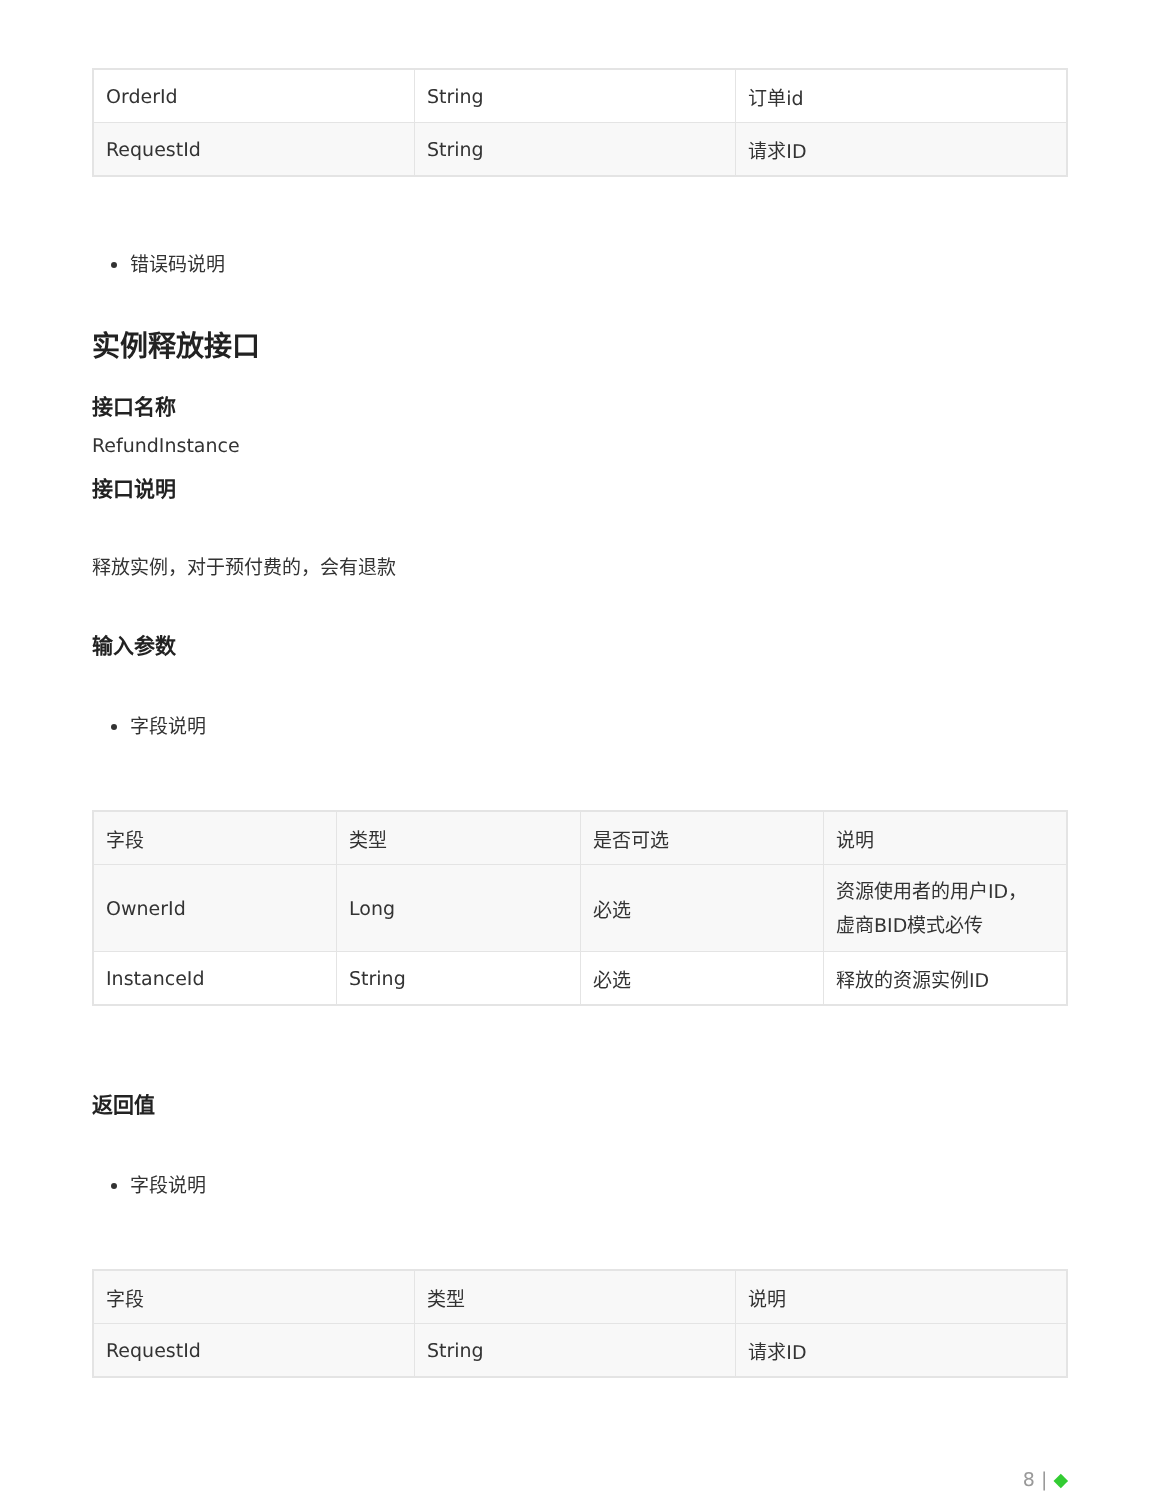| OrderId | String | 订单id |
| RequestId | String | 请求ID |
错误码说明
实例释放接口
接口名称
RefundInstance
接口说明
释放实例，对于预付费的，会有退款
输入参数
字段说明
| 字段 | 类型 | 是否可选 | 说明 |
| --- | --- | --- | --- |
| OwnerId | Long | 必选 | 资源使用者的用户ID， 虚商BID模式必传 |
| InstanceId | String | 必选 | 释放的资源实例ID |
返回值
字段说明
| 字段 | 类型 | 说明 |
| --- | --- | --- |
| RequestId | String | 请求ID |
8 | ◆